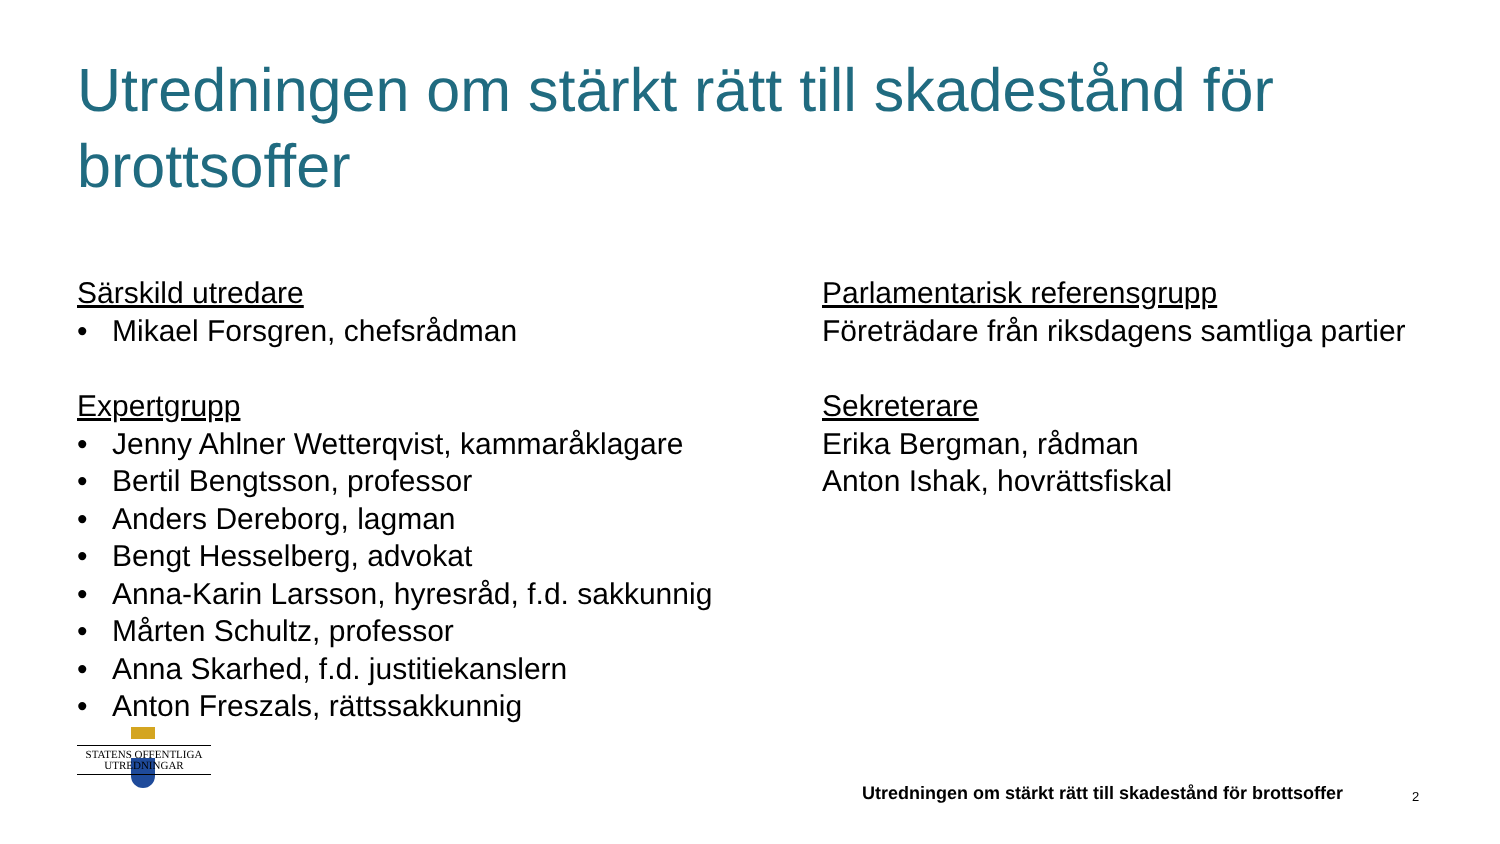Utredningen om stärkt rätt till skadestånd för brottsoffer
Särskild utredare
• Mikael Forsgren, chefsrådman
Expertgrupp
• Jenny Ahlner Wetterqvist, kammaråklagare
• Bertil Bengtsson, professor
• Anders Dereborg, lagman
• Bengt Hesselberg, advokat
• Anna-Karin Larsson, hyresråd, f.d. sakkunnig
• Mårten Schultz, professor
• Anna Skarhed, f.d. justitiekanslern
• Anton Freszals, rättssakkunnig
Parlamentarisk referensgrupp
Företrädare från riksdagens samtliga partier
Sekreterare
Erika Bergman, rådman
Anton Ishak, hovrättsfiskal
STATENS OFFENTLIGA
UTREDNINGAR
Utredningen om stärkt rätt till skadestånd för brottsoffer
2